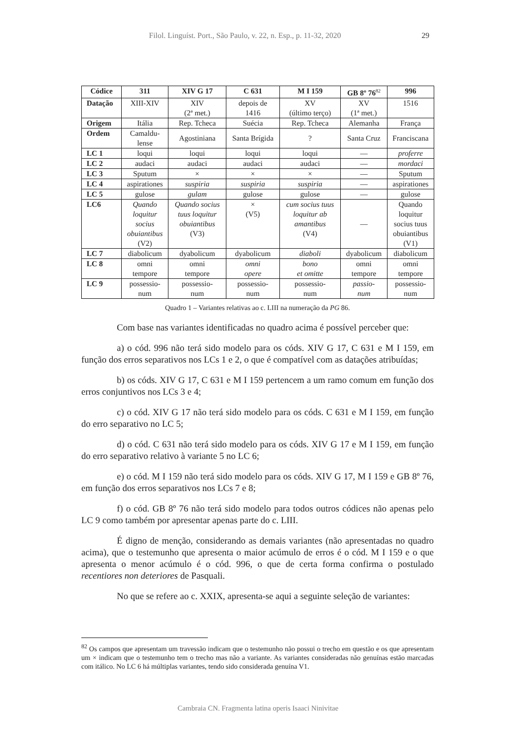Filol. Linguíst. Port., São Paulo, v. 22, n. Esp., p. 11-32, 2020 29
| Códice | 311 | XIV G 17 | C 631 | M I 159 | GB 8º 76<sup>82</sup> | 996 |
| --- | --- | --- | --- | --- | --- | --- |
| Datação | XIII-XIV | XIV (2ª met.) | depois de 1416 | XV (último terço) | XV (1ª met.) | 1516 |
| Origem | Itália | Rep. Tcheca | Suécia | Rep. Tcheca | Alemanha | França |
| Ordem | Camaldu- lense | Agostiniana | Santa Brígida | ? | Santa Cruz | Franciscana |
| LC 1 | loqui | loqui | loqui | loqui | — | proferre |
| LC 2 | audaci | audaci | audaci | audaci | — | mordaci |
| LC 3 | Sputum | × | × | × | — | Sputum |
| LC 4 | aspirationes | suspiria | suspiria | suspiria | — | aspirationes |
| LC 5 | gulose | gulam | gulose | gulose | — | gulose |
| LC6 | Quando loquitur socius obuiantibus (V2) | Quando socius tuus loquitur obuiantibus (V3) | × (V5) | cum socius tuus loquitur ab amantibus (V4) | — | Quando loquitur socius tuus obuiantibus (V1) |
| LC 7 | diabolicum | dyabolicum | dyabolicum | diaboli | dyabolicum | diabolicum |
| LC 8 | omni tempore | omni tempore | omni opere | bono et omitte | omni tempore | omni tempore |
| LC 9 | possessio- num | possessio- num | possessio- num | possessio- num | passio- num | possessio- num |
Quadro 1 – Variantes relativas ao c. LIII na numeração da PG 86.
Com base nas variantes identificadas no quadro acima é possível perceber que:
a) o cód. 996 não terá sido modelo para os códs. XIV G 17, C 631 e M I 159, em função dos erros separativos nos LCs 1 e 2, o que é compatível com as datações atribuídas;
b) os códs. XIV G 17, C 631 e M I 159 pertencem a um ramo comum em função dos erros conjuntivos nos LCs 3 e 4;
c) o cód. XIV G 17 não terá sido modelo para os códs. C 631 e M I 159, em função do erro separativo no LC 5;
d) o cód. C 631 não terá sido modelo para os códs. XIV G 17 e M I 159, em função do erro separativo relativo à variante 5 no LC 6;
e) o cód. M I 159 não terá sido modelo para os códs. XIV G 17, M I 159 e GB 8º 76, em função dos erros separativos nos LCs 7 e 8;
f) o cód. GB 8º 76 não terá sido modelo para todos outros códices não apenas pelo LC 9 como também por apresentar apenas parte do c. LIII.
É digno de menção, considerando as demais variantes (não apresentadas no quadro acima), que o testemunho que apresenta o maior acúmulo de erros é o cód. M I 159 e o que apresenta o menor acúmulo é o cód. 996, o que de certa forma confirma o postulado recentiores non deteriores de Pasquali.
No que se refere ao c. XXIX, apresenta-se aqui a seguinte seleção de variantes:
<sup>82</sup> Os campos que apresentam um travessão indicam que o testemunho não possui o trecho em questão e os que apresentam um × indicam que o testemunho tem o trecho mas não a variante. As variantes consideradas não genuínas estão marcadas com itálico. No LC 6 há múltiplas variantes, tendo sido considerada genuína V1.
Cambraia CN. Fragmenta latina operis Isaaci Ninivitae